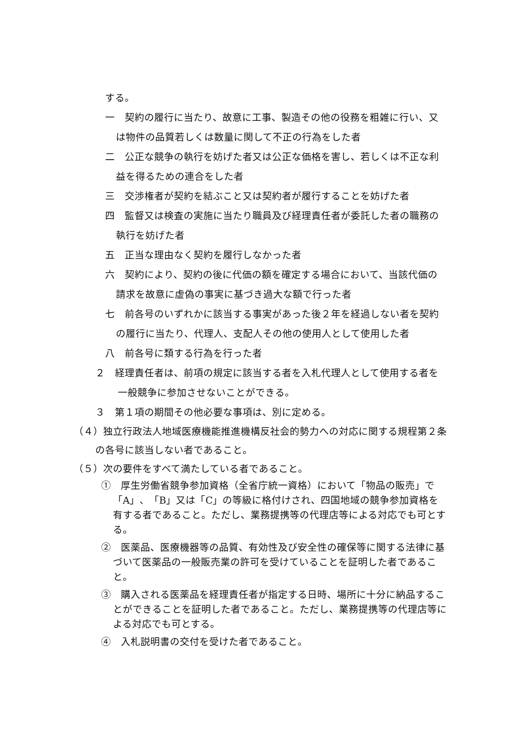する。
一　契約の履行に当たり、故意に工事、製造その他の役務を粗雑に行い、又は物件の品質若しくは数量に関して不正の行為をした者
二　公正な競争の執行を妨げた者又は公正な価格を害し、若しくは不正な利益を得るための連合をした者
三　交渉権者が契約を結ぶこと又は契約者が履行することを妨げた者
四　監督又は検査の実施に当たり職員及び経理責任者が委託した者の職務の執行を妨げた者
五　正当な理由なく契約を履行しなかった者
六　契約により、契約の後に代価の額を確定する場合において、当該代価の請求を故意に虚偽の事実に基づき過大な額で行った者
七　前各号のいずれかに該当する事実があった後２年を経過しない者を契約の履行に当たり、代理人、支配人その他の使用人として使用した者
八　前各号に類する行為を行った者
２　経理責任者は、前項の規定に該当する者を入札代理人として使用する者を一般競争に参加させないことができる。
３　第１項の期間その他必要な事項は、別に定める。
（４）独立行政法人地域医療機能推進機構反社会的勢力への対応に関する規程第２条の各号に該当しない者であること。
（５）次の要件をすべて満たしている者であること。
①　厚生労働省競争参加資格（全省庁統一資格）において「物品の販売」で「A」、「B」又は「C」の等級に格付けされ、四国地域の競争参加資格を有する者であること。ただし、業務提携等の代理店等による対応でも可とする。
②　医薬品、医療機器等の品質、有効性及び安全性の確保等に関する法律に基づいて医薬品の一般販売業の許可を受けていることを証明した者であること。
③　購入される医薬品を経理責任者が指定する日時、場所に十分に納品することができることを証明した者であること。ただし、業務提携等の代理店等による対応でも可とする。
④　入札説明書の交付を受けた者であること。